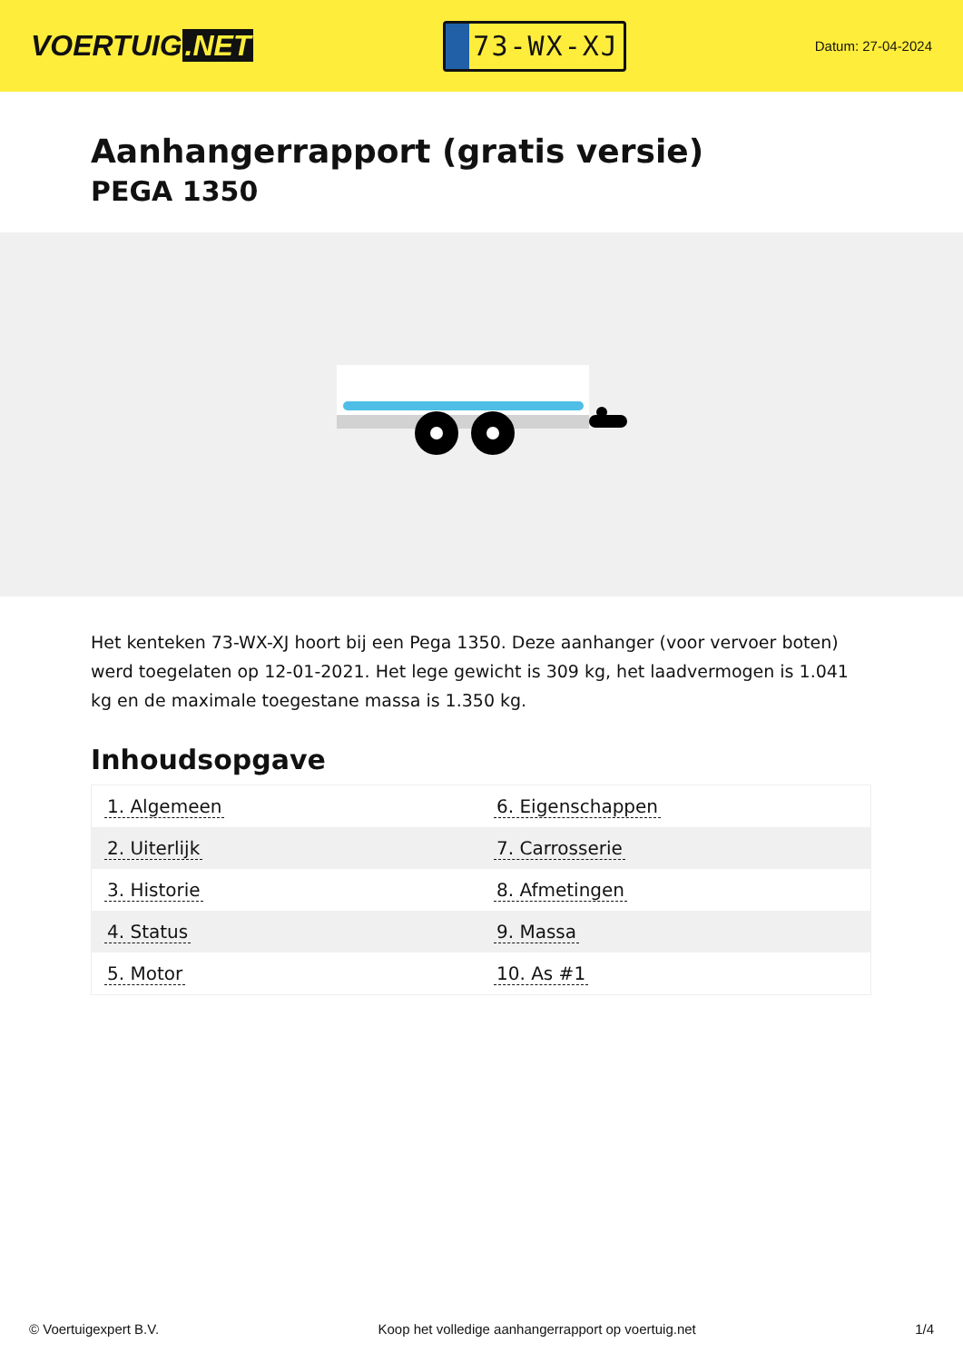VOERTUIG.NET
73-WX-XJ
Datum: 27-04-2024
Aanhangerrapport (gratis versie)
PEGA 1350
Het kenteken 73-WX-XJ hoort bij een Pega 1350. Deze aanhanger (voor vervoer boten) werd toegelaten op 12-01-2021. Het lege gewicht is 309 kg, het laadvermogen is 1.041 kg en de maximale toegestane massa is 1.350 kg.
Inhoudsopgave
| 1. Algemeen | 6. Eigenschappen |
| 2. Uiterlijk | 7. Carrosserie |
| 3. Historie | 8. Afmetingen |
| 4. Status | 9. Massa |
| 5. Motor | 10. As #1 |
© Voertuigexpert B.V. Koop het volledige aanhangerrapport op voertuig.net 1/4